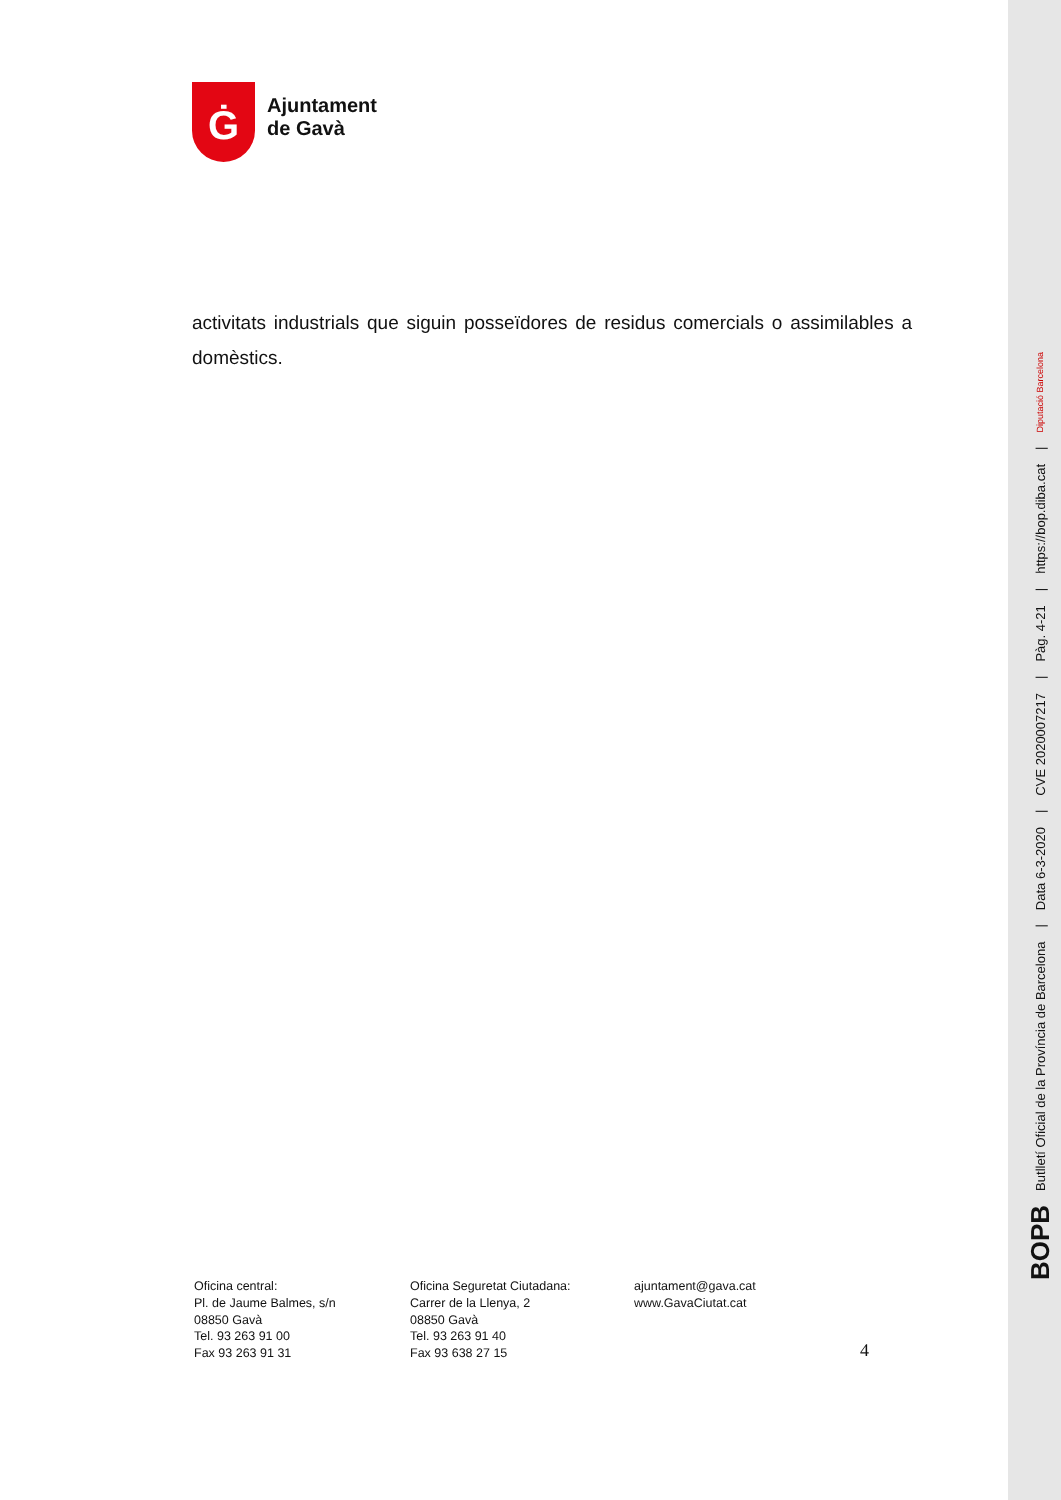Ġ
Ajuntament
de Gavà
activitats industrials que siguin posseïdores de residus comercials o assimilables a domèstics.
Oficina central:
Pl. de Jaume Balmes, s/n
08850 Gavà
Tel. 93 263 91 00
Fax 93 263 91 31
Oficina Seguretat Ciutadana:
Carrer de la Llenya, 2
08850 Gavà
Tel. 93 263 91 40
Fax 93 638 27 15
ajuntament@gava.cat
www.GavaCiutat.cat
4
BOPB Butlletí Oficial de la Província de Barcelona | Data 6-3-2020 | CVE 2020007217 | Pàg. 4-21 | https://bop.diba.cat | Diputació Barcelona